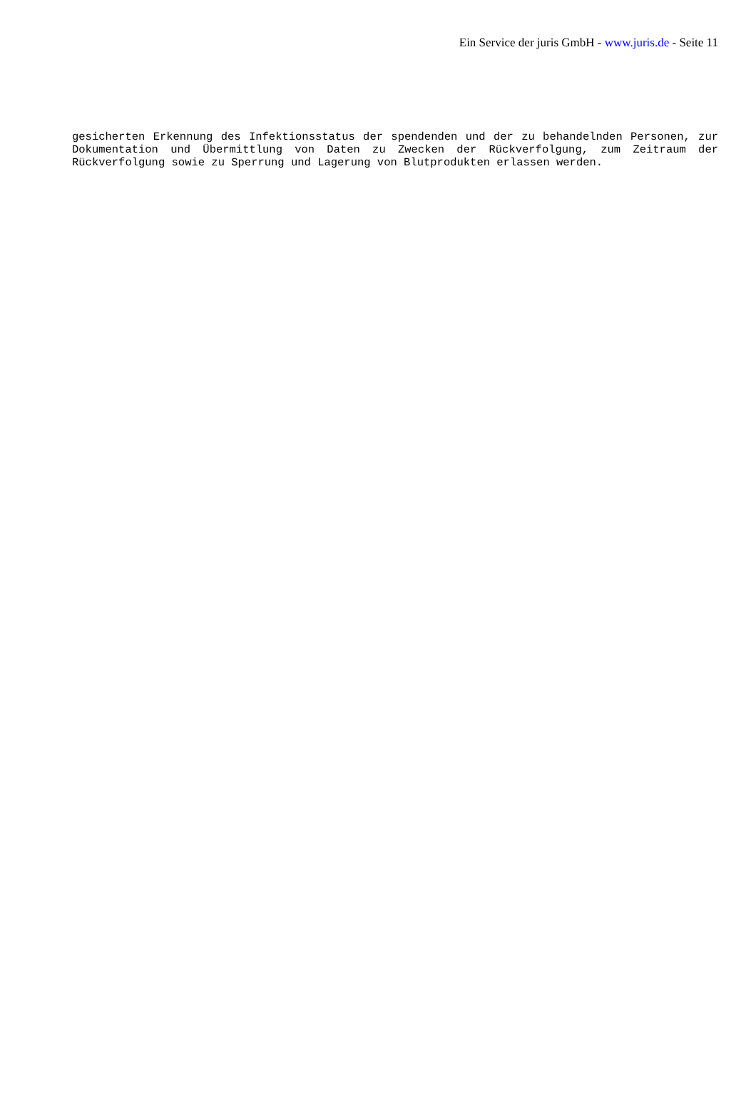Ein Service der juris GmbH - www.juris.de - Seite 11
gesicherten Erkennung des Infektionsstatus der spendenden und der zu behandelnden Personen, zur Dokumentation und Übermittlung von Daten zu Zwecken der Rückverfolgung, zum Zeitraum der Rückverfolgung sowie zu Sperrung und Lagerung von Blutprodukten erlassen werden.